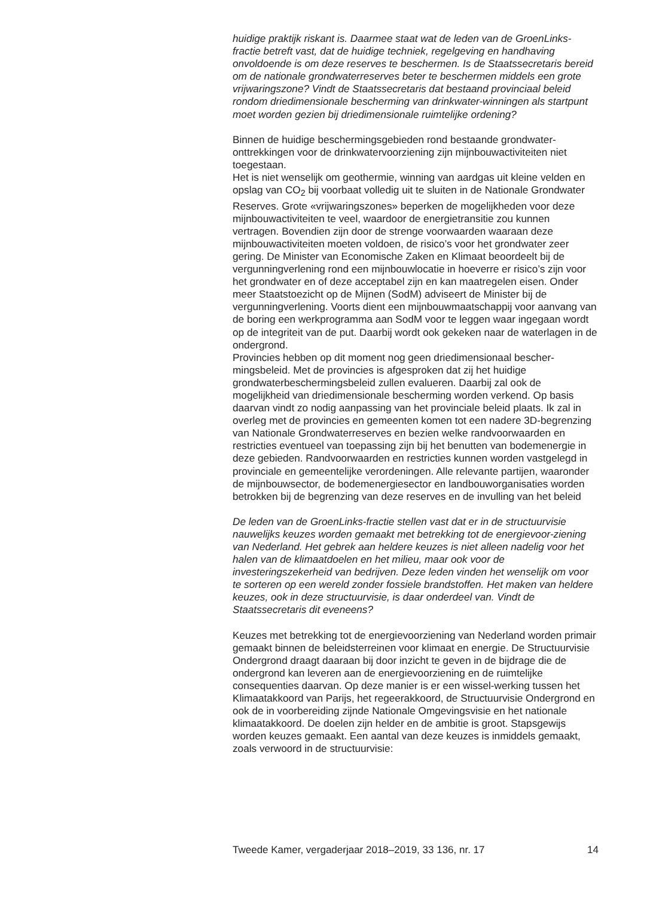huidige praktijk riskant is. Daarmee staat wat de leden van de GroenLinks-fractie betreft vast, dat de huidige techniek, regelgeving en handhaving onvoldoende is om deze reserves te beschermen. Is de Staatssecretaris bereid om de nationale grondwaterreserves beter te beschermen middels een grote vrijwaringszone? Vindt de Staatssecretaris dat bestaand provinciaal beleid rondom driedimensionale bescherming van drinkwater-winningen als startpunt moet worden gezien bij driedimensionale ruimtelijke ordening?
Binnen de huidige beschermingsgebieden rond bestaande grondwater-onttrekkingen voor de drinkwatervoorziening zijn mijnbouwactiviteiten niet toegestaan.
Het is niet wenselijk om geothermie, winning van aardgas uit kleine velden en opslag van CO<sub>2</sub> bij voorbaat volledig uit te sluiten in de Nationale Grondwater Reserves. Grote «vrijwaringszones» beperken de mogelijkheden voor deze mijnbouwactiviteiten te veel, waardoor de energietransitie zou kunnen vertragen. Bovendien zijn door de strenge voorwaarden waaraan deze mijnbouwactiviteiten moeten voldoen, de risico’s voor het grondwater zeer gering. De Minister van Economische Zaken en Klimaat beoordeelt bij de vergunningverlening rond een mijnbouwlocatie in hoeverre er risico’s zijn voor het grondwater en of deze acceptabel zijn en kan maatregelen eisen. Onder meer Staatstoezicht op de Mijnen (SodM) adviseert de Minister bij de vergunningverlening. Voorts dient een mijnbouwmaatschappij voor aanvang van de boring een werkprogramma aan SodM voor te leggen waar ingegaan wordt op de integriteit van de put. Daarbij wordt ook gekeken naar de waterlagen in de ondergrond.
Provincies hebben op dit moment nog geen driedimensionaal bescher-mingsbeleid. Met de provincies is afgesproken dat zij het huidige grondwaterbeschermingsbeleid zullen evalueren. Daarbij zal ook de mogelijkheid van driedimensionale bescherming worden verkend. Op basis daarvan vindt zo nodig aanpassing van het provinciale beleid plaats. Ik zal in overleg met de provincies en gemeenten komen tot een nadere 3D-begrenzing van Nationale Grondwaterreserves en bezien welke randvoorwaarden en restricties eventueel van toepassing zijn bij het benutten van bodemenergie in deze gebieden. Randvoorwaarden en restricties kunnen worden vastgelegd in provinciale en gemeentelijke verordeningen. Alle relevante partijen, waaronder de mijnbouwsector, de bodemenergiesector en landbouworganisaties worden betrokken bij de begrenzing van deze reserves en de invulling van het beleid
De leden van de GroenLinks-fractie stellen vast dat er in de structuurvisie nauwelijks keuzes worden gemaakt met betrekking tot de energievoor-ziening van Nederland. Het gebrek aan heldere keuzes is niet alleen nadelig voor het halen van de klimaatdoelen en het milieu, maar ook voor de investeringszekerheid van bedrijven. Deze leden vinden het wenselijk om voor te sorteren op een wereld zonder fossiele brandstoffen. Het maken van heldere keuzes, ook in deze structuurvisie, is daar onderdeel van. Vindt de Staatssecretaris dit eveneens?
Keuzes met betrekking tot de energievoorziening van Nederland worden primair gemaakt binnen de beleidsterreinen voor klimaat en energie. De Structuurvisie Ondergrond draagt daaraan bij door inzicht te geven in de bijdrage die de ondergrond kan leveren aan de energievoorziening en de ruimtelijke consequenties daarvan. Op deze manier is er een wissel-werking tussen het Klimaatakkoord van Parijs, het regeerakkoord, de Structuurvisie Ondergrond en ook de in voorbereiding zijnde Nationale Omgevingsvisie en het nationale klimaatakkoord. De doelen zijn helder en de ambitie is groot. Stapsgewijs worden keuzes gemaakt. Een aantal van deze keuzes is inmiddels gemaakt, zoals verwoord in de structuurvisie:
Tweede Kamer, vergaderjaar 2018–2019, 33 136, nr. 17 14